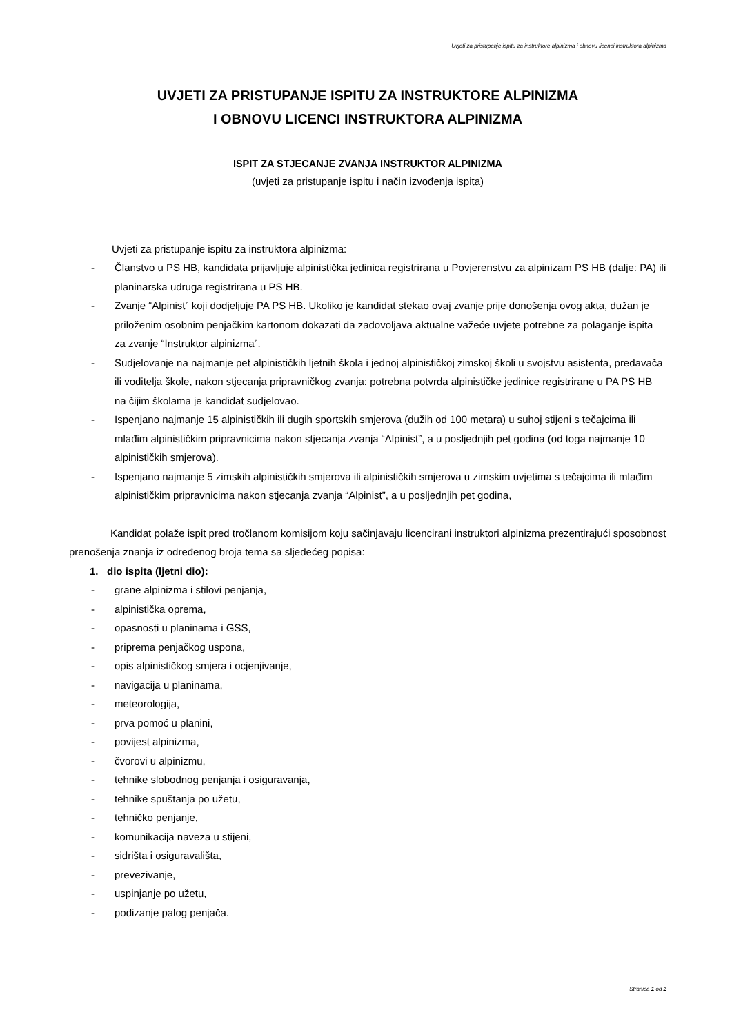Uvjeti za pristupanje ispitu za instruktore alpinizma i obnovu licenci instruktora alpinizma
UVJETI ZA PRISTUPANJE ISPITU ZA INSTRUKTORE ALPINIZMA
I OBNOVU LICENCI INSTRUKTORA ALPINIZMA
ISPIT ZA STJECANJE ZVANJA INSTRUKTOR ALPINIZMA
(uvjeti za pristupanje ispitu i način izvođenja ispita)
Uvjeti za pristupanje ispitu za instruktora alpinizma:
- Članstvo u PS HB, kandidata prijavljuje alpinistička jedinica registrirana u Povjerenstvu za alpinizam PS HB (dalje: PA) ili planinarska udruga registrirana u PS HB.
- Zvanje “Alpinist” koji dodjeljuje PA PS HB. Ukoliko je kandidat stekao ovaj zvanje prije donošenja ovog akta, dužan je priloženim osobnim penjačkim kartonom dokazati da zadovoljava aktualne važeće uvjete potrebne za polaganje ispita za zvanje “Instruktor alpinizma”.
- Sudjelovanje na najmanje pet alpinističkih ljetnih škola i jednoj alpinističkoj zimskoj školi u svojstvu asistenta, predavača ili voditelja škole, nakon stjecanja pripravničkog zvanja: potrebna potvrda alpinističke jedinice registrirane u PA PS HB na čijim školama je kandidat sudjelovao.
- Ispenjano najmanje 15 alpinističkih ili dugih sportskih smjerova (dužih od 100 metara) u suhoj stijeni s tečajcima ili mlađim alpinističkim pripravnicima nakon stjecanja zvanja “Alpinist”, a u posljednjih pet godina (od toga najmanje 10 alpinističkih smjerova).
- Ispenjano najmanje 5 zimskih alpinističkih smjerova ili alpinističkih smjerova u zimskim uvjetima s tečajcima ili mlađim alpinističkim pripravnicima nakon stjecanja zvanja “Alpinist”, a u posljednjih pet godina,
Kandidat polaže ispit pred tročlanom komisijom koju sačinjavaju licencirani instruktori alpinizma prezentirajući sposobnost prenošenja znanja iz određenog broja tema sa sljedećeg popisa:
1. dio ispita (ljetni dio):
- grane alpinizma i stilovi penjanja,
- alpinistička oprema,
- opasnosti u planinama i GSS,
- priprema penjačkog uspona,
- opis alpinističkog smjera i ocjenjivanje,
- navigacija u planinama,
- meteorologija,
- prva pomoć u planini,
- povijest alpinizma,
- čvorovi u alpinizmu,
- tehnike slobodnog penjanja i osiguravanja,
- tehnike spuštanja po užetu,
- tehničko penjanje,
- komunikacija naveza u stijeni,
- sidrišta i osiguravališta,
- prevezivanje,
- uspinjanje po užetu,
- podizanje palog penjača.
Stranica 1 od 2